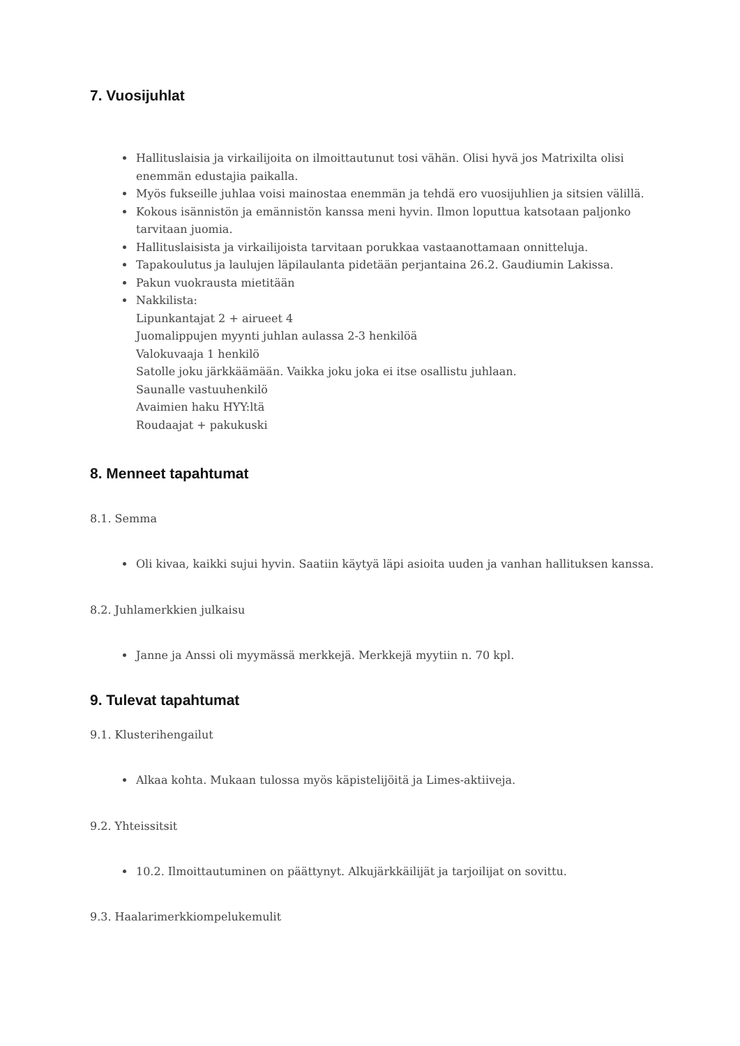7. Vuosijuhlat
Hallituslaisia ja virkailijoita on ilmoittautunut tosi vähän. Olisi hyvä jos Matrixilta olisi enemmän edustajia paikalla.
Myös fukseille juhlaa voisi mainostaa enemmän ja tehdä ero vuosijuhlien ja sitsien välillä.
Kokous isännistön ja emännistön kanssa meni hyvin. Ilmon loputtua katsotaan paljonko tarvitaan juomia.
Hallituslaisista ja virkailijoista tarvitaan porukkaa vastaanottamaan onnitteluja.
Tapakoulutus ja laulujen läpilaulanta pidetään perjantaina 26.2. Gaudiumin Lakissa.
Pakun vuokrausta mietitään
Nakkilista:
Lipunkantajat 2 + airueet 4
Juomalippujen myynti juhlan aulassa 2-3 henkilöä
Valokuvaaja 1 henkilö
Satolle joku järkkäämään. Vaikka joku joka ei itse osallistu juhlaan.
Saunalle vastuuhenkilö
Avaimien haku HYY:ltä
Roudaajat + pakukuski
8. Menneet tapahtumat
8.1. Semma
Oli kivaa, kaikki sujui hyvin. Saatiin käytyä läpi asioita uuden ja vanhan hallituksen kanssa.
8.2. Juhlamerkkien julkaisu
Janne ja Anssi oli myymässä merkkejä. Merkkejä myytiin n. 70 kpl.
9. Tulevat tapahtumat
9.1. Klusterihengailut
Alkaa kohta. Mukaan tulossa myös käpistelijöitä ja Limes-aktiiveja.
9.2. Yhteissitsit
10.2. Ilmoittautuminen on päättynyt. Alkujärkkäilijät ja tarjoilijat on sovittu.
9.3. Haalarimerkkiompelukemulit